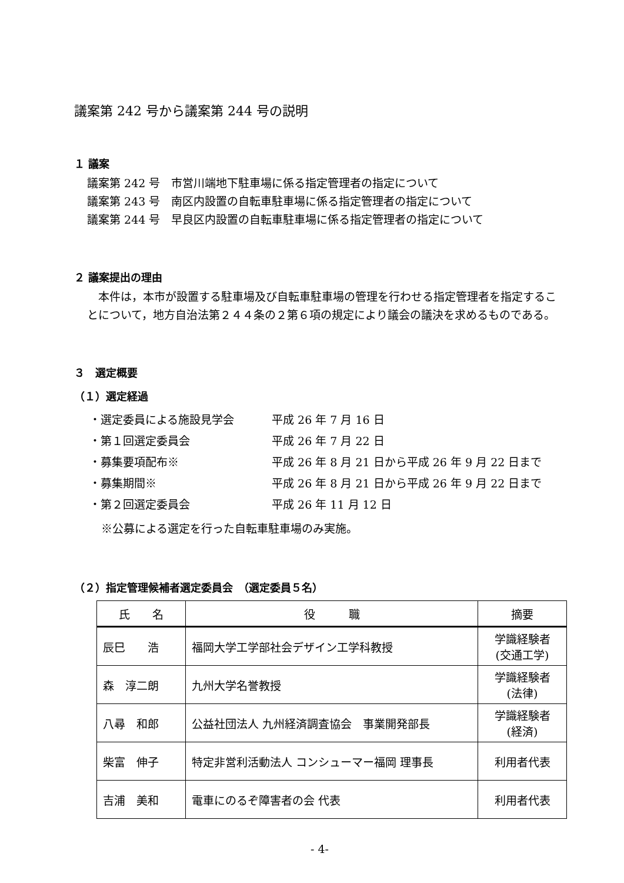議案第 242 号から議案第 244 号の説明
１ 議案
議案第 242 号　市営川端地下駐車場に係る指定管理者の指定について
議案第 243 号　南区内設置の自転車駐車場に係る指定管理者の指定について
議案第 244 号　早良区内設置の自転車駐車場に係る指定管理者の指定について
２ 議案提出の理由
　本件は，本市が設置する駐車場及び自転車駐車場の管理を行わせる指定管理者を指定することについて，地方自治法第２４４条の２第６項の規定により議会の議決を求めるものである。
３　選定概要
（１）選定経過
・選定委員による施設見学会 平成 26 年 7 月 16 日
・第１回選定委員会 平成 26 年 7 月 22 日
・募集要項配布※ 平成 26 年 8 月 21 日から平成 26 年 9 月 22 日まで
・募集期間※ 平成 26 年 8 月 21 日から平成 26 年 9 月 22 日まで
・第２回選定委員会 平成 26 年 11 月 12 日
※公募による選定を行った自転車駐車場のみ実施。
（２）指定管理候補者選定委員会　（選定委員５名）
| 氏 名 | 役 職 | 摘要 |
| --- | --- | --- |
| 辰巳 浩 | 福岡大学工学部社会デザイン工学科教授 | 学識経験者 (交通工学) |
| 森 淳二朗 | 九州大学名誉教授 | 学識経験者 (法律) |
| 八尋 和郎 | 公益社団法人 九州経済調査協会 事業開発部長 | 学識経験者 (経済) |
| 柴富 伸子 | 特定非営利活動法人 コンシューマー福岡 理事長 | 利用者代表 |
| 吉浦 美和 | 電車にのるぞ障害者の会 代表 | 利用者代表 |
- 4-